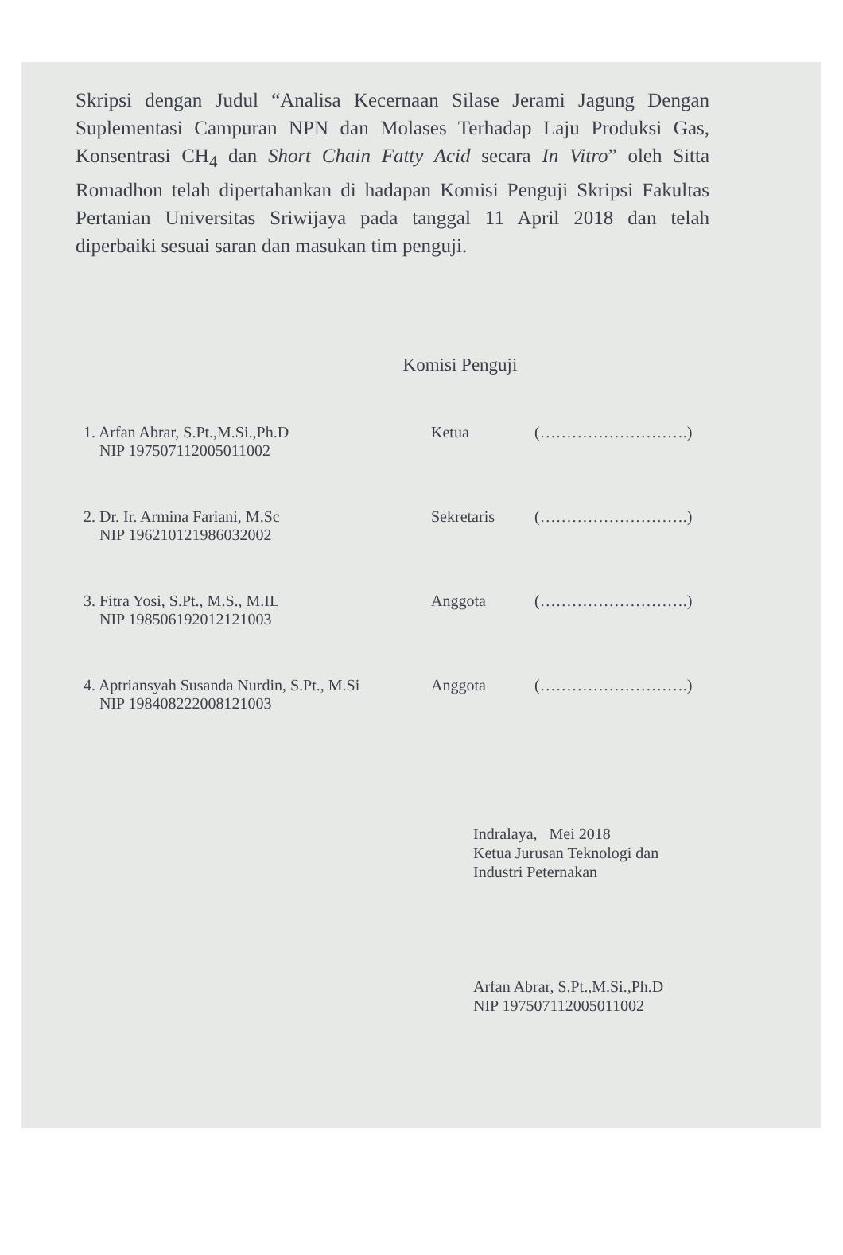Skripsi dengan Judul “Analisa Kecernaan Silase Jerami Jagung Dengan Suplementasi Campuran NPN dan Molases Terhadap Laju Produksi Gas, Konsentrasi CH<sub>4</sub> dan Short Chain Fatty Acid secara In Vitro” oleh Sitta Romadhon telah dipertahankan di hadapan Komisi Penguji Skripsi Fakultas Pertanian Universitas Sriwijaya pada tanggal 11 April 2018 dan telah diperbaiki sesuai saran dan masukan tim penguji.
Komisi Penguji
1. Arfan Abrar, S.Pt.,M.Si.,Ph.D
NIP 197507112005011002
Ketua (……………………….)
2. Dr. Ir. Armina Fariani, M.Sc
NIP 196210121986032002
Sekretaris (……………………….)
3. Fitra Yosi, S.Pt., M.S., M.IL
NIP 198506192012121003
Anggota (……………………….)
4. Aptriansyah Susanda Nurdin, S.Pt., M.Si
NIP 198408222008121003
Anggota (……………………….)
Indralaya, Mei 2018
Ketua Jurusan Teknologi dan
Industri Peternakan
Arfan Abrar, S.Pt.,M.Si.,Ph.D
NIP 197507112005011002